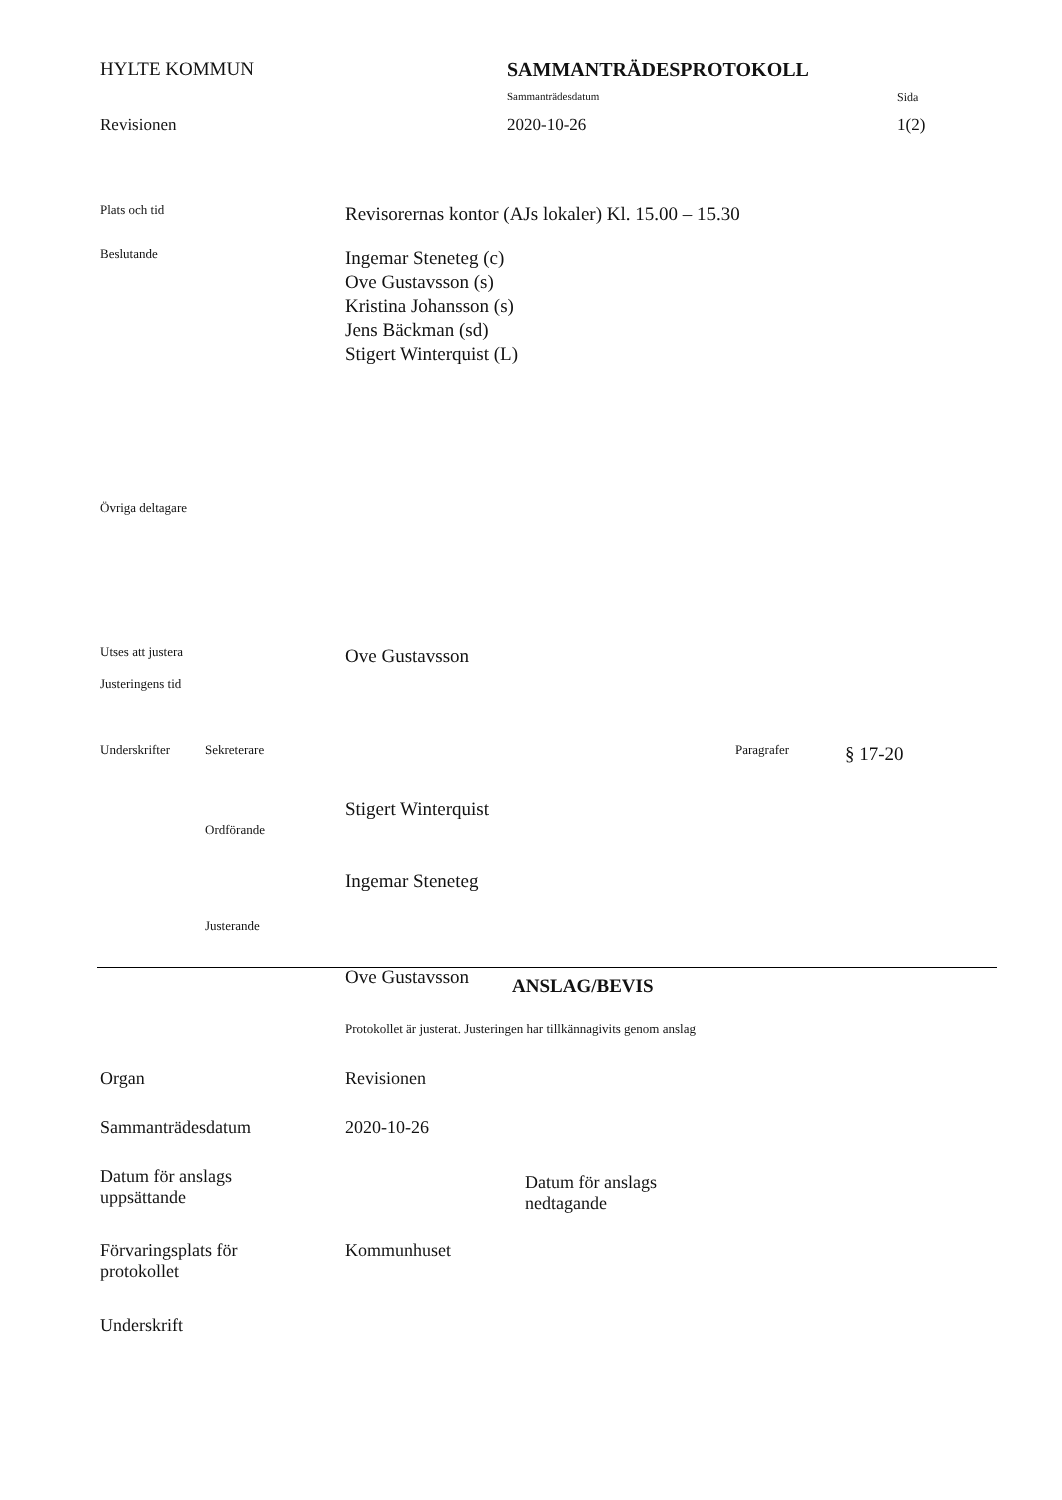HYLTE KOMMUN SAMMANTRÄDESPROTOKOLL
Sammanträdesdatum Sida
Revisionen 2020-10-26 1(2)
Plats och tid
Revisorernas kontor (AJs lokaler) Kl. 15.00 – 15.30
Beslutande
Ingemar Steneteg (c)
Ove Gustavsson (s)
Kristina Johansson (s)
Jens Bäckman (sd)
Stigert Winterquist (L)
Övriga deltagare
Utses att justera
Justeringens tid
Ove Gustavsson
Underskrifter Sekreterare
Ordförande
Justerande
Stigert Winterquist
Ingemar Steneteg
Ove Gustavsson
Paragrafer
§ 17-20
ANSLAG/BEVIS
Protokollet är justerat. Justeringen har tillkännagivits genom anslag
Organ Revisionen
Sammanträdesdatum 2020-10-26
Datum för anslags
uppsättande
Datum för anslags
nedtagande
Förvaringsplats för
protokollet
Kommunhuset
Underskrift